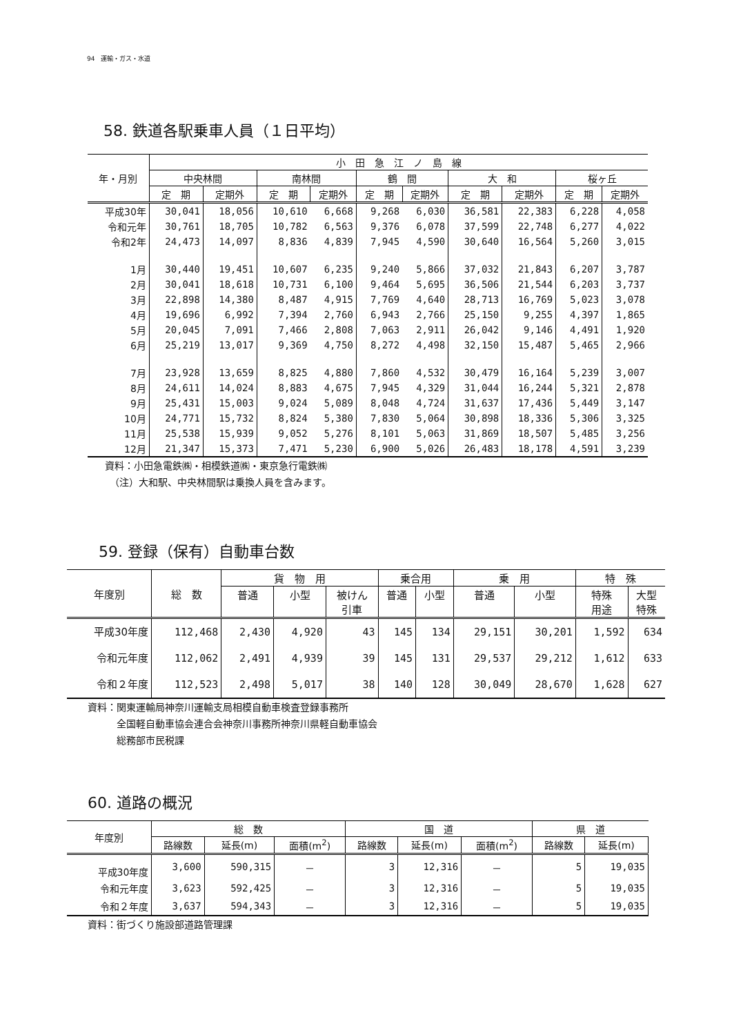94　運輸・ガス・水道
58. 鉄道各駅乗車人員（１日平均）
| 年・月別 | 小 田 急 江 ノ 島 線 | | | | | | | | | |
| --- | --- | --- | --- | --- | --- | --- | --- | --- | --- | --- |
| | 中央林間 | | 南林間 | | 鶴 間 | | 大 和 | | 桜ヶ丘 | |
| | 定 期 | 定期外 | 定 期 | 定期外 | 定 期 | 定期外 | 定 期 | 定期外 | 定 期 | 定期外 |
| 平成30年 | 30,041 | 18,056 | 10,610 | 6,668 | 9,268 | 6,030 | 36,581 | 22,383 | 6,228 | 4,058 |
| 令和元年 | 30,761 | 18,705 | 10,782 | 6,563 | 9,376 | 6,078 | 37,599 | 22,748 | 6,277 | 4,022 |
| 令和2年 | 24,473 | 14,097 | 8,836 | 4,839 | 7,945 | 4,590 | 30,640 | 16,564 | 5,260 | 3,015 |
| 1月 | 30,440 | 19,451 | 10,607 | 6,235 | 9,240 | 5,866 | 37,032 | 21,843 | 6,207 | 3,787 |
| 2月 | 30,041 | 18,618 | 10,731 | 6,100 | 9,464 | 5,695 | 36,506 | 21,544 | 6,203 | 3,737 |
| 3月 | 22,898 | 14,380 | 8,487 | 4,915 | 7,769 | 4,640 | 28,713 | 16,769 | 5,023 | 3,078 |
| 4月 | 19,696 | 6,992 | 7,394 | 2,760 | 6,943 | 2,766 | 25,150 | 9,255 | 4,397 | 1,865 |
| 5月 | 20,045 | 7,091 | 7,466 | 2,808 | 7,063 | 2,911 | 26,042 | 9,146 | 4,491 | 1,920 |
| 6月 | 25,219 | 13,017 | 9,369 | 4,750 | 8,272 | 4,498 | 32,150 | 15,487 | 5,465 | 2,966 |
| 7月 | 23,928 | 13,659 | 8,825 | 4,880 | 7,860 | 4,532 | 30,479 | 16,164 | 5,239 | 3,007 |
| 8月 | 24,611 | 14,024 | 8,883 | 4,675 | 7,945 | 4,329 | 31,044 | 16,244 | 5,321 | 2,878 |
| 9月 | 25,431 | 15,003 | 9,024 | 5,089 | 8,048 | 4,724 | 31,637 | 17,436 | 5,449 | 3,147 |
| 10月 | 24,771 | 15,732 | 8,824 | 5,380 | 7,830 | 5,064 | 30,898 | 18,336 | 5,306 | 3,325 |
| 11月 | 25,538 | 15,939 | 9,052 | 5,276 | 8,101 | 5,063 | 31,869 | 18,507 | 5,485 | 3,256 |
| 12月 | 21,347 | 15,373 | 7,471 | 5,230 | 6,900 | 5,026 | 26,483 | 18,178 | 4,591 | 3,239 |
資料：小田急電鉄㈱・相模鉄道㈱・東京急行電鉄㈱
　（注）大和駅、中央林間駅は乗換人員を含みます。
59. 登録（保有）自動車台数
| 年度別 | 総 数 | 貨 物 用 | | | 乗合用 | | 乗 用 | | 特 殊 | |
| --- | --- | --- | --- | --- | --- | --- | --- | --- | --- | --- |
| | | 普通 | 小型 | 被けん 引車 | 普通 | 小型 | 普通 | 小型 | 特殊 用途 | 大型 特殊 |
| 平成30年度 | 112,468 | 2,430 | 4,920 | 43 | 145 | 134 | 29,151 | 30,201 | 1,592 | 634 |
| 令和元年度 | 112,062 | 2,491 | 4,939 | 39 | 145 | 131 | 29,537 | 29,212 | 1,612 | 633 |
| 令和２年度 | 112,523 | 2,498 | 5,017 | 38 | 140 | 128 | 30,049 | 28,670 | 1,628 | 627 |
資料：関東運輸局神奈川運輸支局相模自動車検査登録事務所
　　　全国軽自動車協会連合会神奈川事務所神奈川県軽自動車協会
　　　総務部市民税課
60. 道路の概況
| 年度別 | 総 数 | | | 国 道 | | | 県 道 | |
| --- | --- | --- | --- | --- | --- | --- | --- | --- |
| | 路線数 | 延長(m) | 面積(m<sup>2</sup>) | 路線数 | 延長(m) | 面積(m<sup>2</sup>) | 路線数 | 延長(m) |
| 平成30年度 | 3,600 | 590,315 | － | 3 | 12,316 | － | 5 | 19,035 |
| 令和元年度 | 3,623 | 592,425 | － | 3 | 12,316 | － | 5 | 19,035 |
| 令和２年度 | 3,637 | 594,343 | － | 3 | 12,316 | － | 5 | 19,035 |
資料：街づくり施設部道路管理課